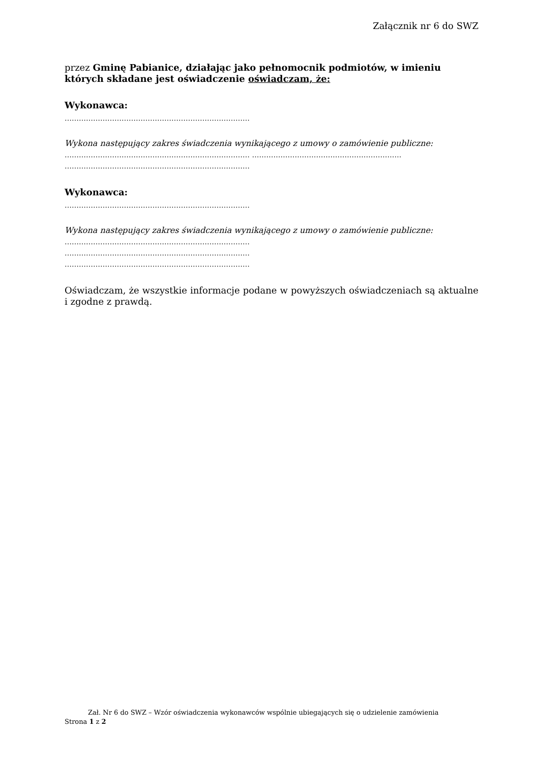Załącznik nr 6 do SWZ
przez Gminę Pabianice, działając jako pełnomocnik podmiotów, w imieniu których składane jest oświadczenie oświadczam, że:
Wykonawca:
……………………………………………………………………
Wykona następujący zakres świadczenia wynikającego z umowy o zamówienie publiczne:
…………………………………………………………………… ………………………………………………………
……………………………………………………………………
Wykonawca:
……………………………………………………………………
Wykona następujący zakres świadczenia wynikającego z umowy o zamówienie publiczne:
……………………………………………………………………
……………………………………………………………………
……………………………………………………………………
Oświadczam, że wszystkie informacje podane w powyższych oświadczeniach są aktualne i zgodne z prawdą.
Zał. Nr 6 do SWZ – Wzór oświadczenia wykonawców wspólnie ubiegających się o udzielenie zamówienia
Strona 1 z 2